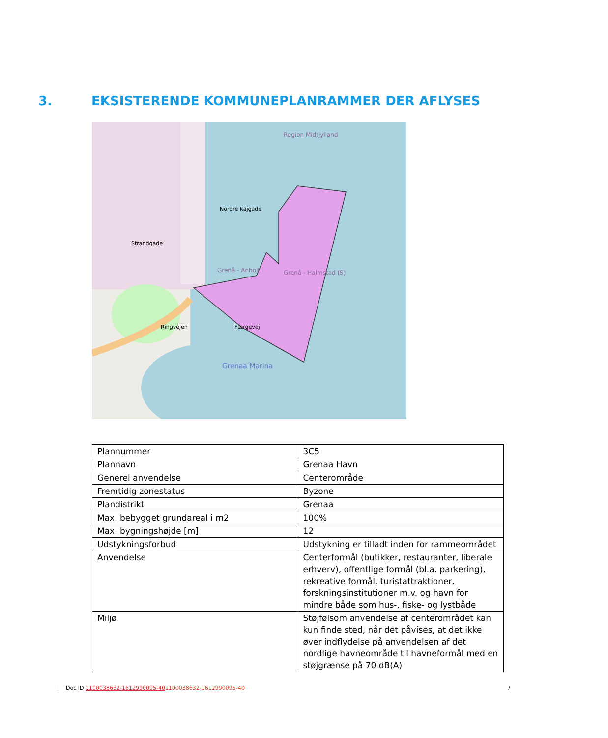3. EKSISTERENDE KOMMUNEPLANRAMMER DER AFLYSES
Region Midtjylland
Grenå - Anholt
Grenå - Halmstad (S)
Strandgade
Nordre Kajgade
Færgevej
Ringvejen
Grenaa Marina
| Plannummer | 3C5 |
| Plannavn | Grenaa Havn |
| Generel anvendelse | Centerområde |
| Fremtidig zonestatus | Byzone |
| Plandistrikt | Grenaa |
| Max. bebygget grundareal i m2 | 100% |
| Max. bygningshøjde [m] | 12 |
| Udstykningsforbud | Udstykning er tilladt inden for rammeområdet |
| Anvendelse | Centerformål (butikker, restauranter, liberale erhverv), offentlige formål (bl.a. parkering), rekreative formål, turistattraktioner, forskningsinstitutioner m.v. og havn for mindre både som hus-, fiske- og lystbåde |
| Miljø | Støjfølsom anvendelse af centerområdet kan kun finde sted, når det påvises, at det ikke øver indflydelse på anvendelsen af det nordlige havneområde til havneformål med en støjgrænse på 70 dB(A) |
Doc ID 1100038632-1612990095-401100038632-1612990095-40 7